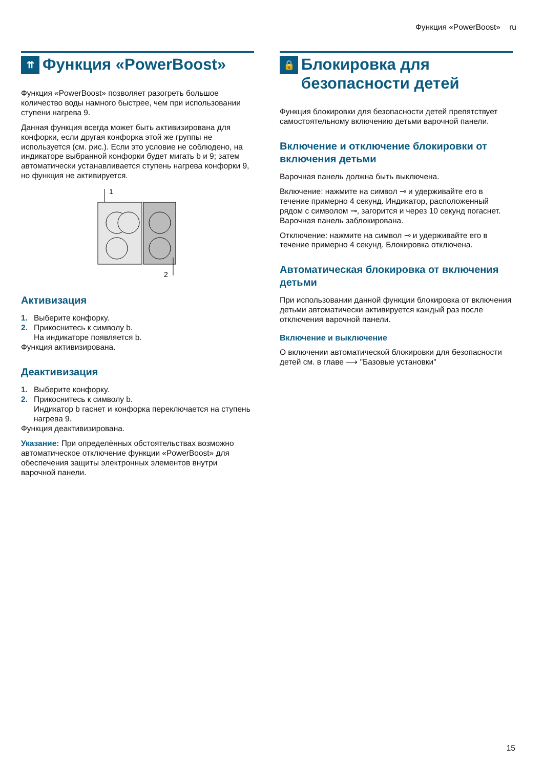Функция «PowerBoost» ru
⇈ Функция «PowerBoost»
Функция «PowerBoost» позволяет разогреть большое количество воды намного быстрее, чем при использовании ступени нагрева 9.
Данная функция всегда может быть активизирована для конфорки, если другая конфорка этой же группы не используется (см. рис.). Если это условие не соблюдено, на индикаторе выбранной конфорки будет мигать b и 9; затем автоматически устанавливается ступень нагрева конфорки 9, но функция не активируется.
1
2
Активизация
1. Выберите конфорку.
2. Прикоснитесь к символу b.
На индикаторе появляется b.
Функция активизирована.
Деактивизация
1. Выберите конфорку.
2. Прикоснитесь к символу b.
Индикатор b гаснет и конфорка переключается на ступень нагрева 9.
Функция деактивизирована.
Указание: При определённых обстоятельствах возможно автоматическое отключение функции «PowerBoost» для обеспечения защиты электронных элементов внутри варочной панели.
🔒 Блокировка для безопасности детей
Функция блокировки для безопасности детей препятствует самостоятельному включению детьми варочной панели.
Включение и отключение блокировки от включения детьми
Варочная панель должна быть выключена.
Включение: нажмите на символ ⊸ и удерживайте его в течение примерно 4 секунд. Индикатор, расположенный рядом с символом ⊸, загорится и через 10 секунд погаснет. Варочная панель заблокирована.
Отключение: нажмите на символ ⊸ и удерживайте его в течение примерно 4 секунд. Блокировка отключена.
Автоматическая блокировка от включения детьми
При использовании данной функции блокировка от включения детьми автоматически активируется каждый раз после отключения варочной панели.
Включение и выключение
О включении автоматической блокировки для безопасности детей см. в главе ⟶ "Базовые установки"
15